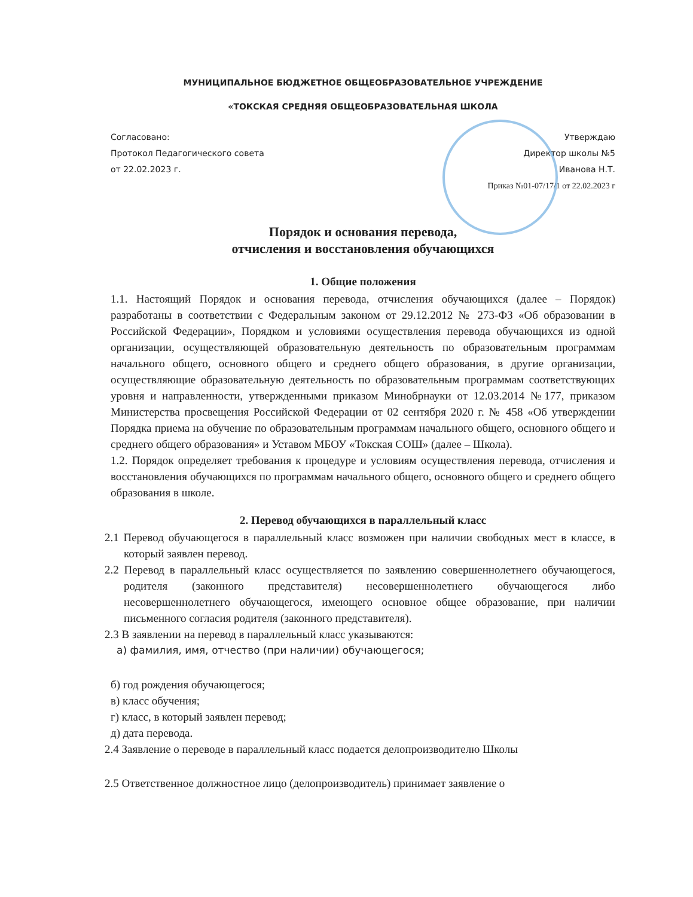МУНИЦИПАЛЬНОЕ БЮДЖЕТНОЕ ОБЩЕОБРАЗОВАТЕЛЬНОЕ УЧРЕЖДЕНИЕ
«ТОКСКАЯ СРЕДНЯЯ ОБЩЕОБРАЗОВАТЕЛЬНАЯ ШКОЛА
Согласовано:
Протокол Педагогического совета
от 22.02.2023 г.
Утверждаю
Директор школы №5
Иванова Н.Т.
Приказ №01-07/17/1 от 22.02.2023 г
Порядок и основания перевода,
отчисления и восстановления обучающихся
1. Общие положения
1.1. Настоящий Порядок и основания перевода, отчисления обучающихся (далее – Порядок) разработаны в соответствии с Федеральным законом от 29.12.2012 № 273-ФЗ «Об образовании в Российской Федерации», Порядком и условиями осуществления перевода обучающихся из одной организации, осуществляющей образовательную деятельность по образовательным программам начального общего, основного общего и среднего общего образования, в другие организации, осуществляющие образовательную деятельность по образовательным программам соответствующих уровня и направленности, утвержденными приказом Минобрнауки от 12.03.2014 №177, приказом Министерства просвещения Российской Федерации от 02 сентября 2020 г. № 458 «Об утверждении Порядка приема на обучение по образовательным программам начального общего, основного общего и среднего общего образования» и Уставом МБОУ «Токская СОШ» (далее – Школа).
1.2. Порядок определяет требования к процедуре и условиям осуществления перевода, отчисления и восстановления обучающихся по программам начального общего, основного общего и среднего общего образования в школе.
2. Перевод обучающихся в параллельный класс
2.1 Перевод обучающегося в параллельный класс возможен при наличии свободных мест в классе, в который заявлен перевод.
2.2 Перевод в параллельный класс осуществляется по заявлению совершеннолетнего обучающегося, родителя (законного представителя) несовершеннолетнего обучающегося либо несовершеннолетнего обучающегося, имеющего основное общее образование, при наличии письменного согласия родителя (законного представителя).
2.3 В заявлении на перевод в параллельный класс указываются:
а) фамилия, имя, отчество (при наличии) обучающегося;
б) год рождения обучающегося;
в) класс обучения;
г) класс, в который заявлен перевод;
д) дата перевода.
2.4 Заявление о переводе в параллельный класс подается делопроизводителю Школы
2.5 Ответственное должностное лицо (делопроизводитель) принимает заявление о